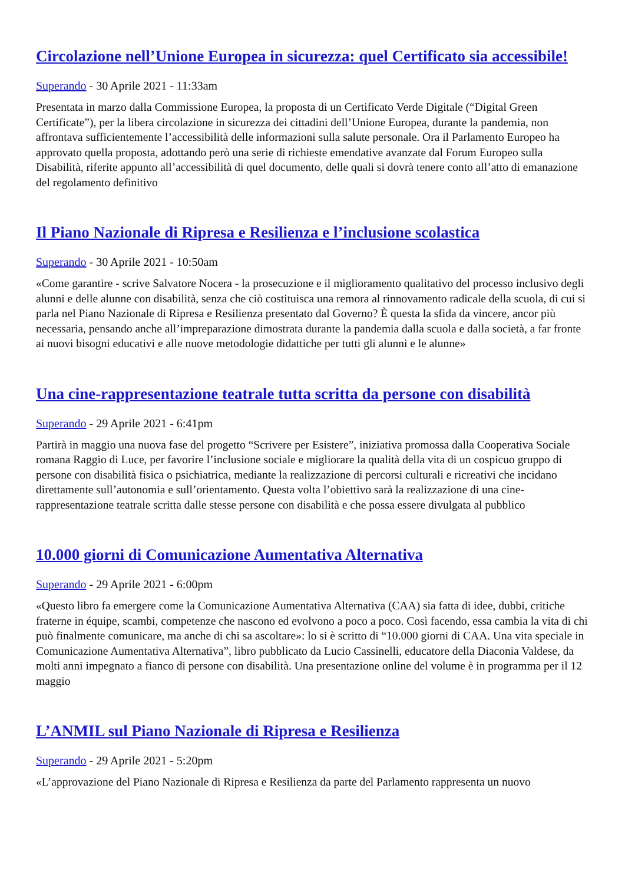Circolazione nell’Unione Europea in sicurezza: quel Certificato sia accessibile!
Superando - 30 Aprile 2021 - 11:33am
Presentata in marzo dalla Commissione Europea, la proposta di un Certificato Verde Digitale (“Digital Green Certificate”), per la libera circolazione in sicurezza dei cittadini dell’Unione Europea, durante la pandemia, non affrontava sufficientemente l’accessibilità delle informazioni sulla salute personale. Ora il Parlamento Europeo ha approvato quella proposta, adottando però una serie di richieste emendative avanzate dal Forum Europeo sulla Disabilità, riferite appunto all’accessibilità di quel documento, delle quali si dovrà tenere conto all’atto di emanazione del regolamento definitivo
Il Piano Nazionale di Ripresa e Resilienza e l’inclusione scolastica
Superando - 30 Aprile 2021 - 10:50am
«Come garantire - scrive Salvatore Nocera - la prosecuzione e il miglioramento qualitativo del processo inclusivo degli alunni e delle alunne con disabilità, senza che ciò costituisca una remora al rinnovamento radicale della scuola, di cui si parla nel Piano Nazionale di Ripresa e Resilienza presentato dal Governo? È questa la sfida da vincere, ancor più necessaria, pensando anche all’impreparazione dimostrata durante la pandemia dalla scuola e dalla società, a far fronte ai nuovi bisogni educativi e alle nuove metodologie didattiche per tutti gli alunni e le alunne»
Una cine-rappresentazione teatrale tutta scritta da persone con disabilità
Superando - 29 Aprile 2021 - 6:41pm
Partirà in maggio una nuova fase del progetto “Scrivere per Esistere”, iniziativa promossa dalla Cooperativa Sociale romana Raggio di Luce, per favorire l’inclusione sociale e migliorare la qualità della vita di un cospicuo gruppo di persone con disabilità fisica o psichiatrica, mediante la realizzazione di percorsi culturali e ricreativi che incidano direttamente sull’autonomia e sull’orientamento. Questa volta l’obiettivo sarà la realizzazione di una cine-rappresentazione teatrale scritta dalle stesse persone con disabilità e che possa essere divulgata al pubblico
10.000 giorni di Comunicazione Aumentativa Alternativa
Superando - 29 Aprile 2021 - 6:00pm
«Questo libro fa emergere come la Comunicazione Aumentativa Alternativa (CAA) sia fatta di idee, dubbi, critiche fraterne in équipe, scambi, competenze che nascono ed evolvono a poco a poco. Così facendo, essa cambia la vita di chi può finalmente comunicare, ma anche di chi sa ascoltare»: lo si è scritto di “10.000 giorni di CAA. Una vita speciale in Comunicazione Aumentativa Alternativa”, libro pubblicato da Lucio Cassinelli, educatore della Diaconia Valdese, da molti anni impegnato a fianco di persone con disabilità. Una presentazione online del volume è in programma per il 12 maggio
L’ANMIL sul Piano Nazionale di Ripresa e Resilienza
Superando - 29 Aprile 2021 - 5:20pm
«L’approvazione del Piano Nazionale di Ripresa e Resilienza da parte del Parlamento rappresenta un nuovo